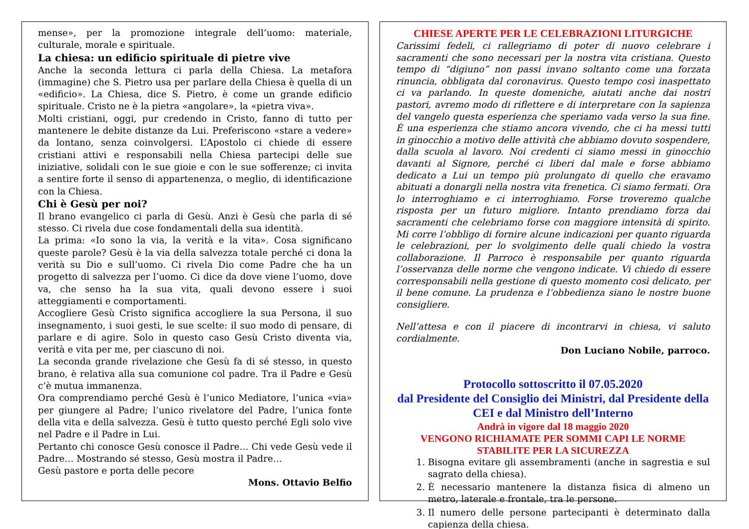mense», per la promozione integrale dell’uomo: materiale, culturale, morale e spirituale.
La chiesa: un edificio spirituale di pietre vive
Anche la seconda lettura ci parla della Chiesa. La metafora (immagine) che S. Pietro usa per parlare della Chiesa è quella di un «edificio». La Chiesa, dice S. Pietro, è come un grande edificio spirituale. Cristo ne è la pietra «angolare», la «pietra viva».
Molti cristiani, oggi, pur credendo in Cristo, fanno di tutto per mantenere le debite distanze da Lui. Preferiscono «stare a vedere» da lontano, senza coinvolgersi. L’Apostolo ci chiede di essere cristiani attivi e responsabili nella Chiesa partecipi delle sue iniziative, solidali con le sue gioie e con le sue sofferenze; ci invita a sentire forte il senso di appartenenza, o meglio, di identificazione con la Chiesa.
Chi è Gesù per noi?
Il brano evangelico ci parla di Gesù. Anzi è Gesù che parla di sé stesso. Ci rivela due cose fondamentali della sua identità.
La prima: «Io sono la via, la verità e la vita». Cosa significano queste parole? Gesù è la via della salvezza totale perché ci dona la verità su Dio e sull’uomo. Ci rivela Dio come Padre che ha un progetto di salvezza per l’uomo. Ci dice da dove viene l’uomo, dove va, che senso ha la sua vita, quali devono essere i suoi atteggiamenti e comportamenti.
Accogliere Gesù Cristo significa accogliere la sua Persona, il suo insegnamento, i suoi gesti, le sue scelte: il suo modo di pensare, di parlare e di agire. Solo in questo caso Gesù Cristo diventa via, verità e vita per me, per ciascuno di noi.
La seconda grande rivelazione che Gesù fa di sé stesso, in questo brano, è relativa alla sua comunione col padre. Tra il Padre e Gesù c’è mutua immanenza.
Ora comprendiamo perché Gesù è l’unico Mediatore, l’unica «via» per giungere al Padre; l’unico rivelatore del Padre, l’unica fonte della vita e della salvezza. Gesù è tutto questo perché Egli solo vive nel Padre e il Padre in Lui.
Pertanto chi conosce Gesù conosce il Padre… Chi vede Gesù vede il Padre… Mostrando sé stesso, Gesù mostra il Padre…
Gesù pastore e porta delle pecore
Mons. Ottavio Belfio
CHIESE APERTE PER LE CELEBRAZIONI LITURGICHE
Carissimi fedeli, ci rallegriamo di poter di nuovo celebrare i sacramenti che sono necessari per la nostra vita cristiana. Questo tempo di “digiuno” non passi invano soltanto come una forzata rinuncia, obbligata dal coronavirus. Questo tempo così inaspettato ci va parlando. In queste domeniche, aiutati anche dai nostri pastori, avremo modo di riflettere e di interpretare con la sapienza del vangelo questa esperienza che speriamo vada verso la sua fine. È una esperienza che stiamo ancora vivendo, che ci ha messi tutti in ginocchio a motivo delle attività che abbiamo dovuto sospendere, dalla scuola al lavoro. Noi credenti ci siamo messi in ginocchio davanti al Signore, perché ci liberi dal male e forse abbiamo dedicato a Lui un tempo più prolungato di quello che eravamo abituati a donargli nella nostra vita frenetica. Ci siamo fermati. Ora lo interroghiamo e ci interroghiamo. Forse troveremo qualche risposta per un futuro migliore. Intanto prendiamo forza dai sacramenti che celebriamo forse con maggiore intensità di spirito. Mi corre l’obbligo di fornire alcune indicazioni per quanto riguarda le celebrazioni, per lo svolgimento delle quali chiedo la vostra collaborazione. Il Parroco è responsabile per quanto riguarda l’osservanza delle norme che vengono indicate. Vi chiedo di essere corresponsabili nella gestione di questo momento così delicato, per il bene comune. La prudenza e l’obbedienza siano le nostre buone consigliere.
Nell’attesa e con il piacere di incontrarvi in chiesa, vi saluto cordialmente.
Don Luciano Nobile, parroco.
Protocollo sottoscritto il 07.05.2020
dal Presidente del Consiglio dei Ministri, dal Presidente della CEI e dal Ministro dell’Interno
Andrà in vigore dal 18 maggio 2020
VENGONO RICHIAMATE PER SOMMI CAPI LE NORME STABILITE PER LA SICUREZZA
1. Bisogna evitare gli assembramenti (anche in sagrestia e sul sagrato della chiesa).
2. È necessario mantenere la distanza fisica di almeno un metro, laterale e frontale, tra le persone.
3. Il numero delle persone partecipanti è determinato dalla capienza della chiesa.